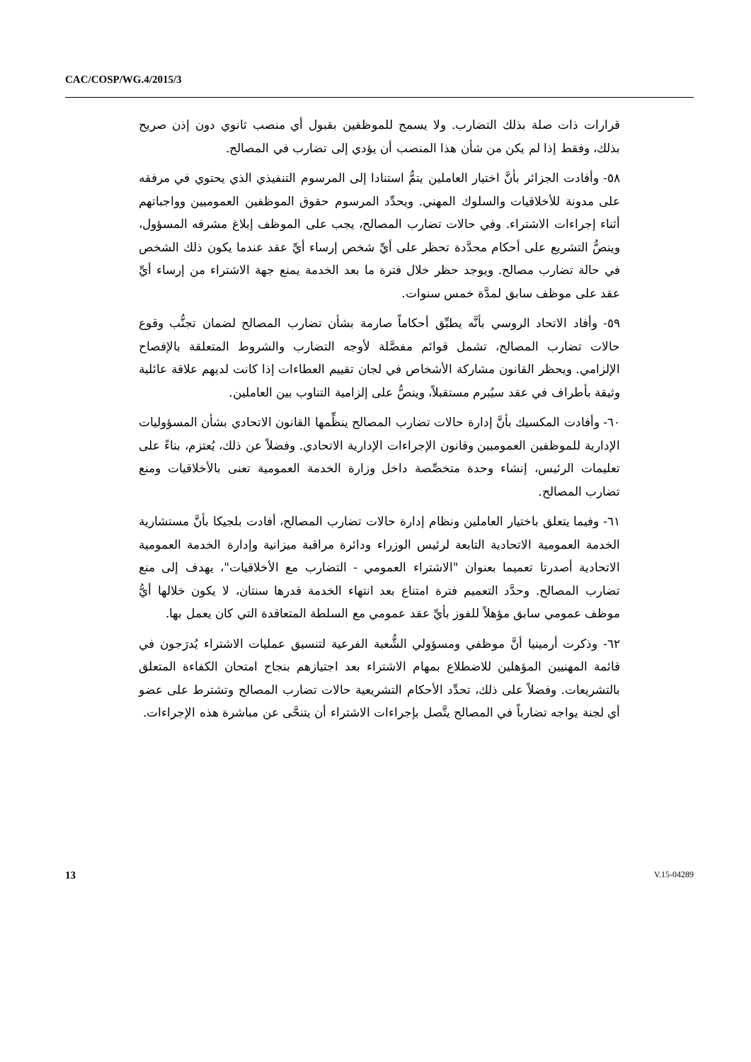CAC/COSP/WG.4/2015/3
قرارات ذات صلة بذلك التضارب. ولا يسمح للموظفين بقبول أي منصب ثانوي دون إذن صريح بذلك، وفقط إذا لم يكن من شأن هذا المنصب أن يؤدي إلى تضارب في المصالح.
٥٨- وأفادت الجزائر بأنَّ اختيار العاملين يتمُّ استنادا إلى المرسوم التنفيذي الذي يحتوي في مرفقه على مدونة للأخلاقيات والسلوك المهني. ويحدِّد المرسوم حقوق الموظفين العموميين وواجباتهم أثناء إجراءات الاشتراء. وفي حالات تضارب المصالح، يجب على الموظف إبلاغ مشرفه المسؤول، وينصُّ التشريع على أحكام محدَّدة تحظر على أيِّ شخص إرساء أيِّ عقد عندما يكون ذلك الشخص في حالة تضارب مصالح. ويوجد حظر خلال فترة ما بعد الخدمة يمنع جهة الاشتراء من إرساء أيِّ عقد على موظف سابق لمدَّة خمس سنوات.
٥٩- وأفاد الاتحاد الروسي بأنَّه يطبِّق أحكاماً صارمة بشأن تضارب المصالح لضمان تجنُّب وقوع حالات تضارب المصالح، تشمل قوائم مفصَّلة لأوجه التضارب والشروط المتعلقة بالإفصاح الإلزامي. ويحظر القانون مشاركة الأشخاص في لجان تقييم العطاءات إذا كانت لديهم علاقة عائلية وثيقة بأطراف في عقد سيُبرم مستقبلاً، وينصُّ على إلزامية التناوب بين العاملين.
٦٠- وأفادت المكسيك بأنَّ إدارة حالات تضارب المصالح ينظِّمها القانون الاتحادي بشأن المسؤوليات الإدارية للموظفين العموميين وقانون الإجراءات الإدارية الاتحادي. وفضلاً عن ذلك، يُعتزم، بناءً على تعليمات الرئيس، إنشاء وحدة متخصِّصة داخل وزارة الخدمة العمومية تعنى بالأخلاقيات ومنع تضارب المصالح.
٦١- وفيما يتعلق باختيار العاملين ونظام إدارة حالات تضارب المصالح، أفادت بلجيكا بأنَّ مستشارية الخدمة العمومية الاتحادية التابعة لرئيس الوزراء ودائرة مراقبة ميزانية وإدارة الخدمة العمومية الاتحادية أصدرتا تعميما بعنوان "الاشتراء العمومي - التضارب مع الأخلاقيات"، يهدف إلى منع تضارب المصالح. وحدَّد التعميم فترة امتناع بعد انتهاء الخدمة قدرها سنتان، لا يكون خلالها أيُّ موظف عمومي سابق مؤهلاً للفوز بأيِّ عقد عمومي مع السلطة المتعاقدة التي كان يعمل بها.
٦٢- وذكرت أرمينيا أنَّ موظفي ومسؤولي الشُّعبة الفرعية لتنسيق عمليات الاشتراء يُدرَجون في قائمة المهنيين المؤهلين للاضطلاع بمهام الاشتراء بعد اجتيازهم بنجاح امتحان الكفاءة المتعلق بالتشريعات. وفضلاً على ذلك، تحدِّد الأحكام التشريعية حالات تضارب المصالح وتشترط على عضو أي لجنة يواجه تضارباً في المصالح يتَّصل بإجراءات الاشتراء أن يتنحَّى عن مباشرة هذه الإجراءات.
13 V.15-04289